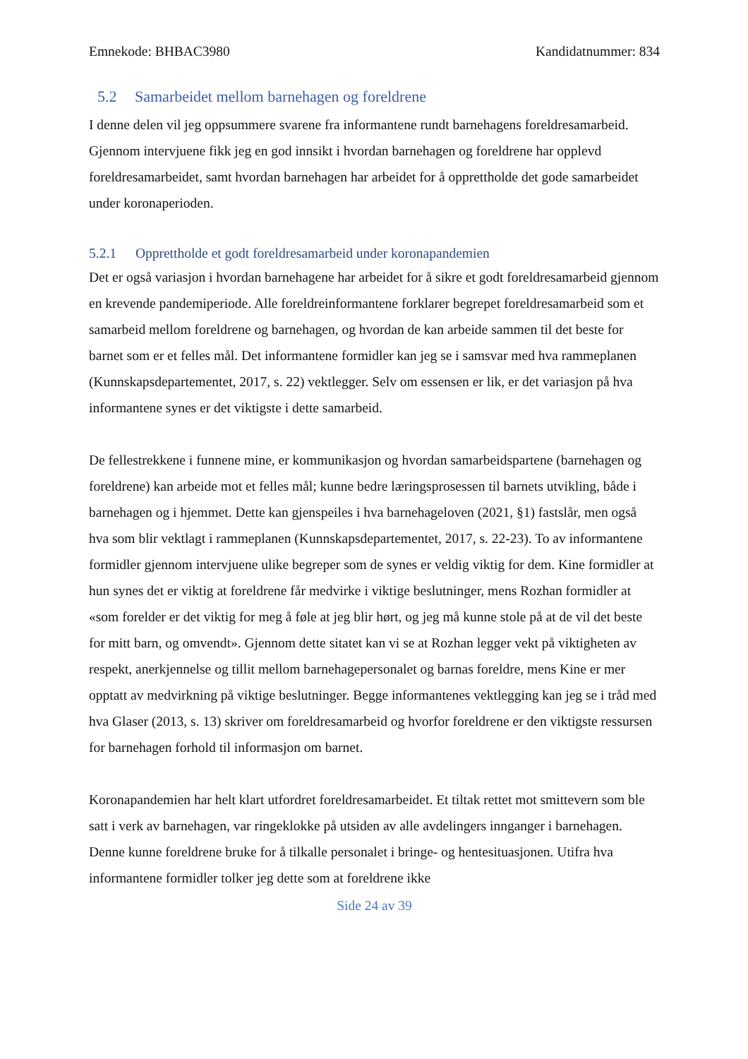Emnekode: BHBAC3980 Kandidatnummer: 834
5.2 Samarbeidet mellom barnehagen og foreldrene
I denne delen vil jeg oppsummere svarene fra informantene rundt barnehagens foreldresamarbeid. Gjennom intervjuene fikk jeg en god innsikt i hvordan barnehagen og foreldrene har opplevd foreldresamarbeidet, samt hvordan barnehagen har arbeidet for å opprettholde det gode samarbeidet under koronaperioden.
5.2.1 Opprettholde et godt foreldresamarbeid under koronapandemien
Det er også variasjon i hvordan barnehagene har arbeidet for å sikre et godt foreldresamarbeid gjennom en krevende pandemiperiode. Alle foreldreinformantene forklarer begrepet foreldresamarbeid som et samarbeid mellom foreldrene og barnehagen, og hvordan de kan arbeide sammen til det beste for barnet som er et felles mål. Det informantene formidler kan jeg se i samsvar med hva rammeplanen (Kunnskapsdepartementet, 2017, s. 22) vektlegger. Selv om essensen er lik, er det variasjon på hva informantene synes er det viktigste i dette samarbeid.
De fellestrekkene i funnene mine, er kommunikasjon og hvordan samarbeidspartene (barnehagen og foreldrene) kan arbeide mot et felles mål; kunne bedre læringsprosessen til barnets utvikling, både i barnehagen og i hjemmet. Dette kan gjenspeiles i hva barnehageloven (2021, §1) fastslår, men også hva som blir vektlagt i rammeplanen (Kunnskapsdepartementet, 2017, s. 22-23). To av informantene formidler gjennom intervjuene ulike begreper som de synes er veldig viktig for dem. Kine formidler at hun synes det er viktig at foreldrene får medvirke i viktige beslutninger, mens Rozhan formidler at «som forelder er det viktig for meg å føle at jeg blir hørt, og jeg må kunne stole på at de vil det beste for mitt barn, og omvendt». Gjennom dette sitatet kan vi se at Rozhan legger vekt på viktigheten av respekt, anerkjennelse og tillit mellom barnehagepersonalet og barnas foreldre, mens Kine er mer opptatt av medvirkning på viktige beslutninger. Begge informantenes vektlegging kan jeg se i tråd med hva Glaser (2013, s. 13) skriver om foreldresamarbeid og hvorfor foreldrene er den viktigste ressursen for barnehagen forhold til informasjon om barnet.
Koronapandemien har helt klart utfordret foreldresamarbeidet. Et tiltak rettet mot smittevern som ble satt i verk av barnehagen, var ringeklokke på utsiden av alle avdelingers innganger i barnehagen. Denne kunne foreldrene bruke for å tilkalle personalet i bringe- og hentesituasjonen. Utifra hva informantene formidler tolker jeg dette som at foreldrene ikke
Side 24 av 39